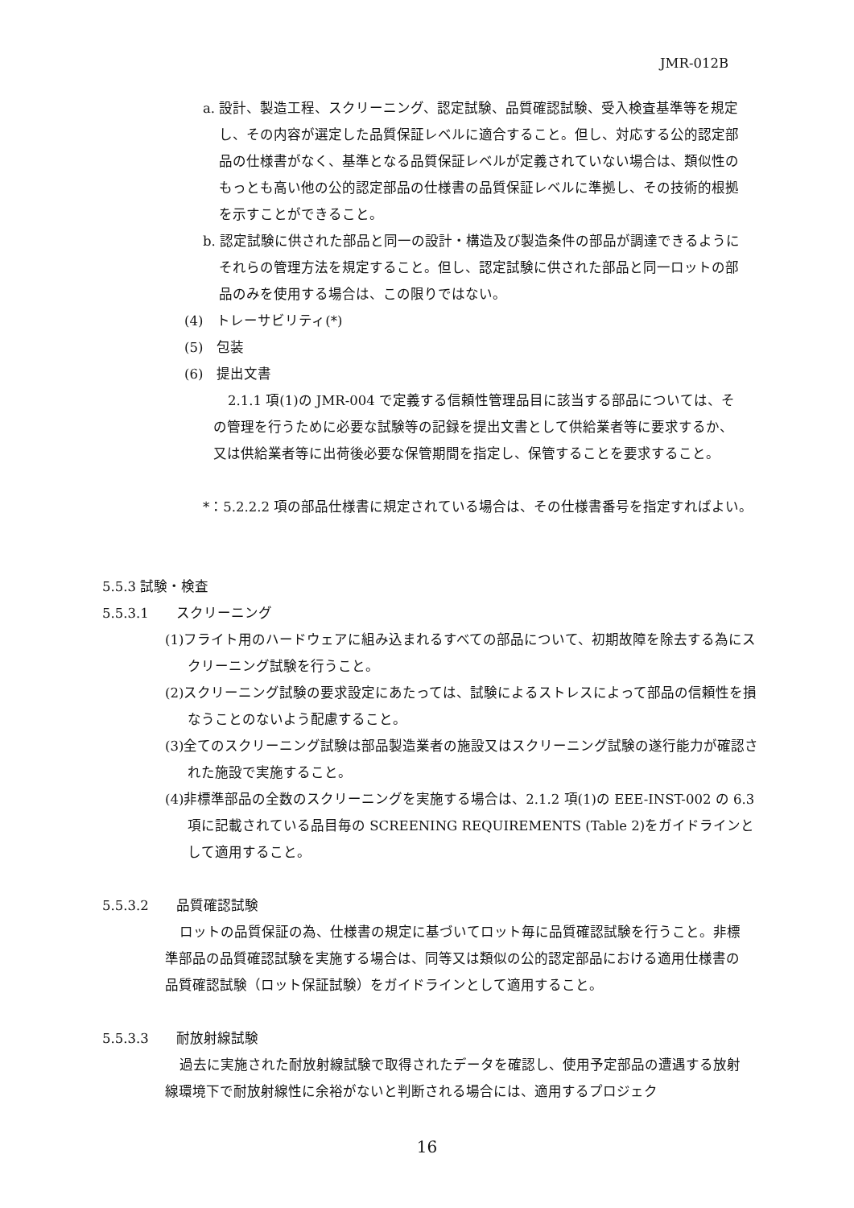JMR-012B
a. 設計、製造工程、スクリーニング、認定試験、品質確認試験、受入検査基準等を規定し、その内容が選定した品質保証レベルに適合すること。但し、対応する公的認定部品の仕様書がなく、基準となる品質保証レベルが定義されていない場合は、類似性のもっとも高い他の公的認定部品の仕様書の品質保証レベルに準拠し、その技術的根拠を示すことができること。
b. 認定試験に供された部品と同一の設計・構造及び製造条件の部品が調達できるようにそれらの管理方法を規定すること。但し、認定試験に供された部品と同一ロットの部品のみを使用する場合は、この限りではない。
(4)　トレーサビリティ(*)
(5)　包装
(6)　提出文書
2.1.1 項(1)の JMR-004 で定義する信頼性管理品目に該当する部品については、その管理を行うために必要な試験等の記録を提出文書として供給業者等に要求するか、又は供給業者等に出荷後必要な保管期間を指定し、保管することを要求すること。
*：5.2.2.2 項の部品仕様書に規定されている場合は、その仕様書番号を指定すればよい。
5.5.3 試験・検査
5.5.3.1　　スクリーニング
(1)フライト用のハードウェアに組み込まれるすべての部品について、初期故障を除去する為にスクリーニング試験を行うこと。
(2)スクリーニング試験の要求設定にあたっては、試験によるストレスによって部品の信頼性を損なうことのないよう配慮すること。
(3)全てのスクリーニング試験は部品製造業者の施設又はスクリーニング試験の遂行能力が確認された施設で実施すること。
(4)非標準部品の全数のスクリーニングを実施する場合は、2.1.2 項(1)の EEE-INST-002 の 6.3 項に記載されている品目毎の SCREENING REQUIREMENTS (Table 2)をガイドラインとして適用すること。
5.5.3.2　　品質確認試験
ロットの品質保証の為、仕様書の規定に基づいてロット毎に品質確認試験を行うこと。非標準部品の品質確認試験を実施する場合は、同等又は類似の公的認定部品における適用仕様書の品質確認試験（ロット保証試験）をガイドラインとして適用すること。
5.5.3.3　　耐放射線試験
過去に実施された耐放射線試験で取得されたデータを確認し、使用予定部品の遭遇する放射線環境下で耐放射線性に余裕がないと判断される場合には、適用するプロジェク
16